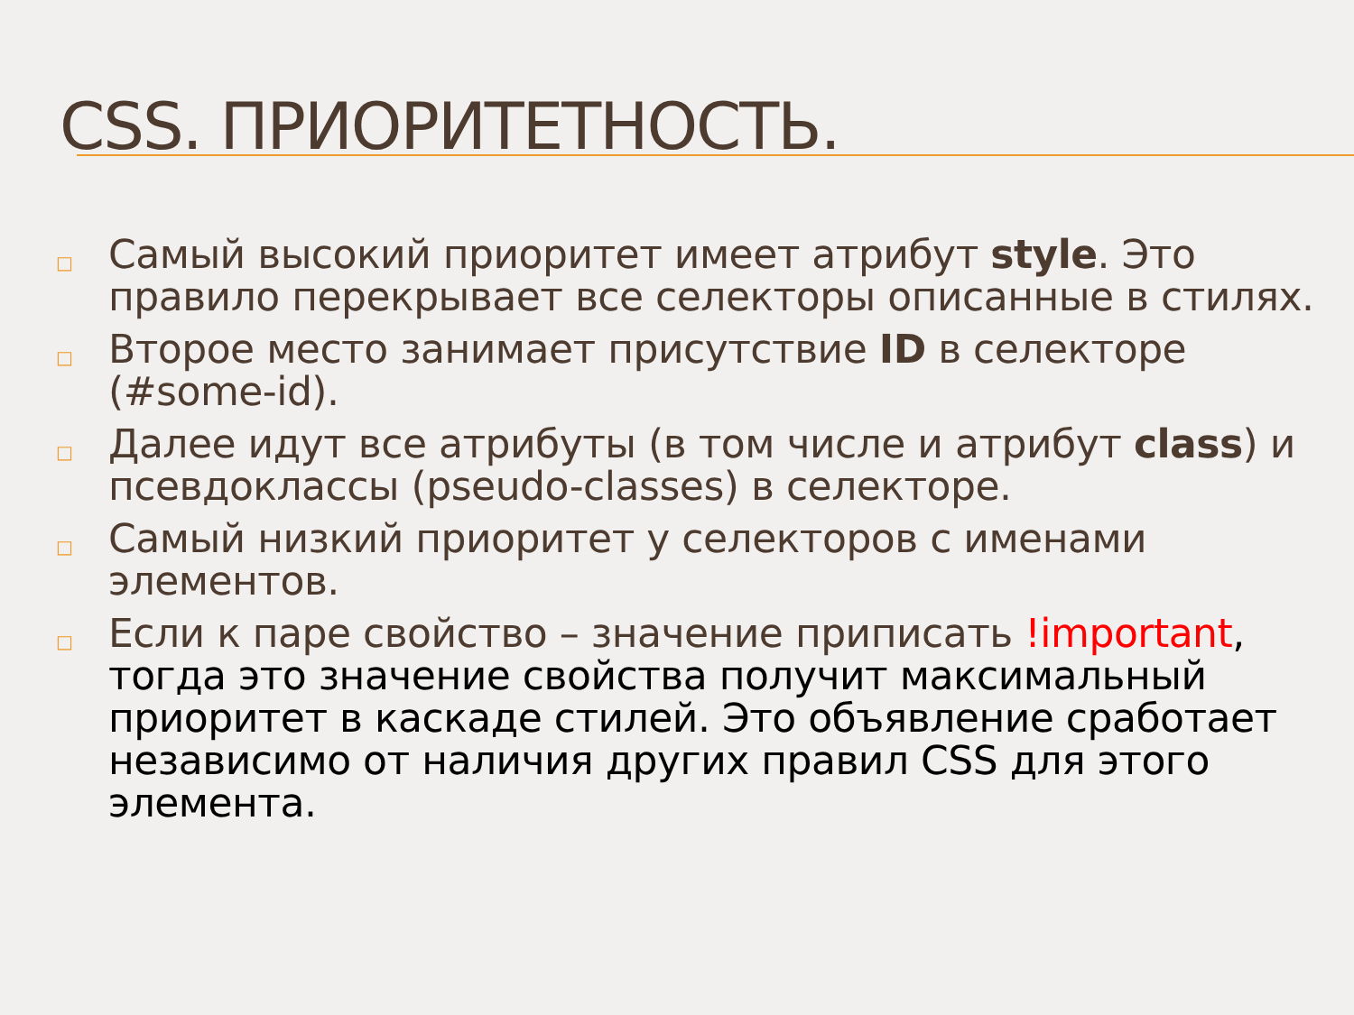CSS. ПРИОРИТЕТНОСТЬ.
□ Самый высокий приоритет имеет атрибут style. Это правило перекрывает все селекторы описанные в стилях.
□ Второе место занимает присутствие ID в селекторе (#some-id).
□ Далее идут все атрибуты (в том числе и атрибут class) и псевдоклассы (pseudo-classes) в селекторе.
□ Самый низкий приоритет у селекторов с именами элементов.
□ Если к паре свойство – значение приписать !important, тогда это значение свойства получит максимальный приоритет в каскаде стилей. Это объявление сработает независимо от наличия других правил CSS для этого элемента.